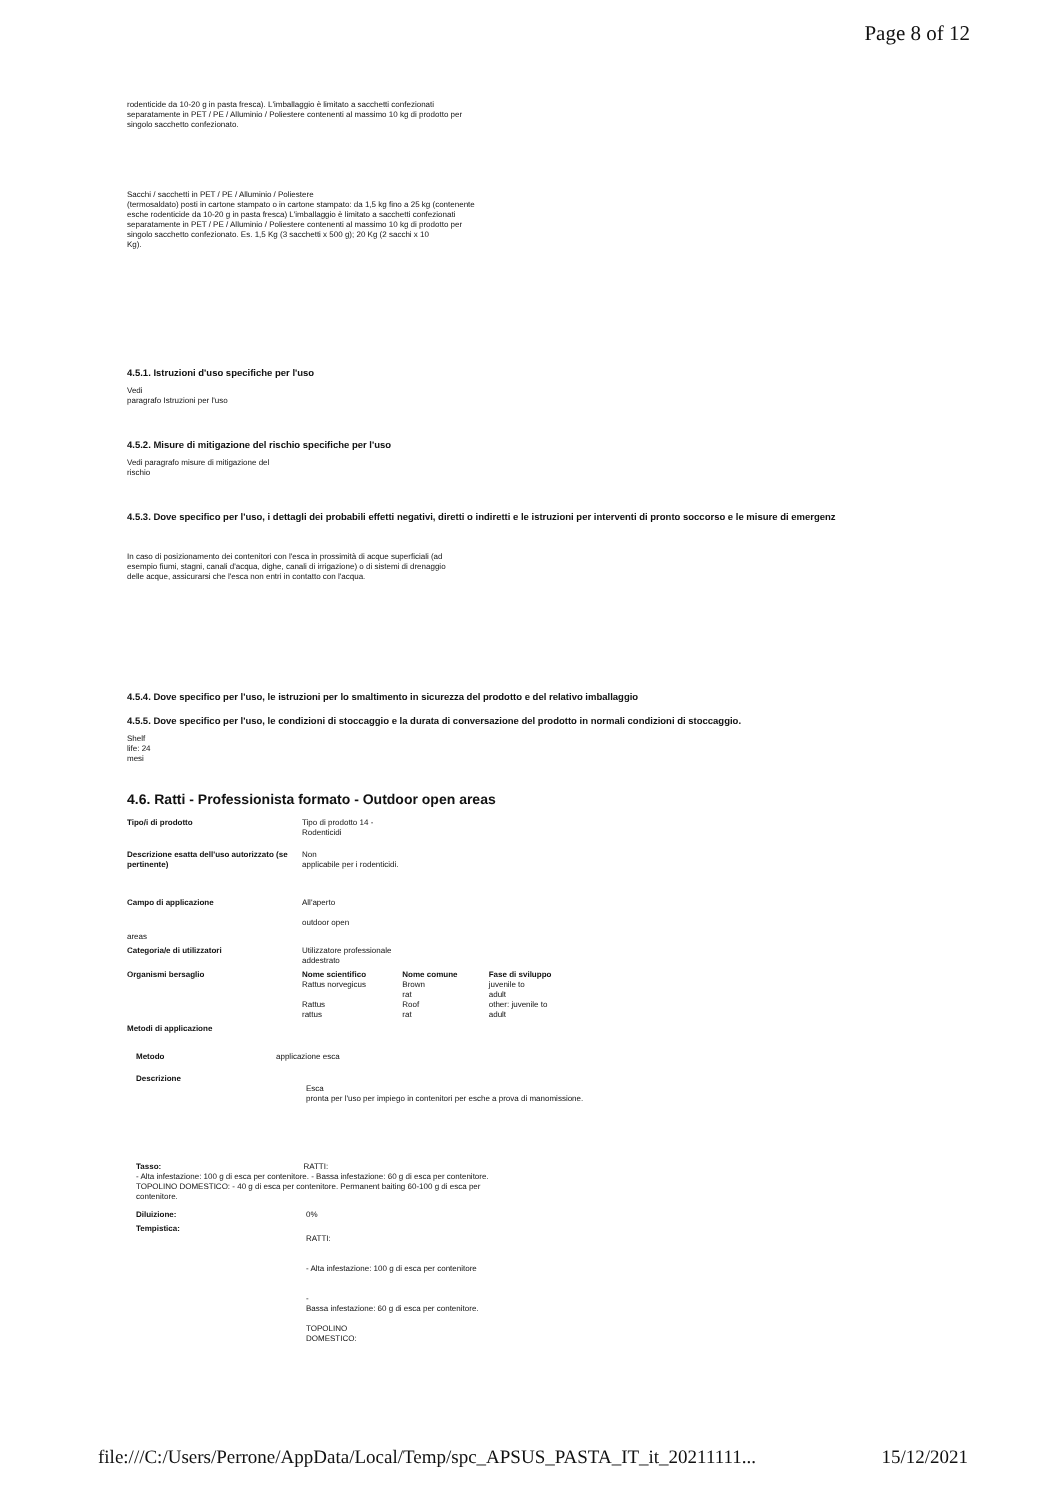Page 8 of 12
rodenticide da 10-20 g in pasta fresca). L'imballaggio è limitato a sacchetti confezionati separatamente in PET / PE / Alluminio / Poliestere contenenti al massimo 10 kg di prodotto per singolo sacchetto confezionato.
Sacchi / sacchetti in PET / PE / Alluminio / Poliestere
(termosaldato) posti in cartone stampato o in cartone stampato: da 1,5 kg fino a 25 kg (contenente esche rodenticide da 10-20 g in pasta fresca) L'imballaggio è limitato a sacchetti confezionati separatamente in PET / PE / Alluminio / Poliestere contenenti al massimo 10 kg di prodotto per singolo sacchetto confezionato. Es. 1,5 Kg (3 sacchetti x 500 g); 20 Kg (2 sacchi x 10
Kg).
4.5.1. Istruzioni d'uso specifiche per l'uso
Vedi
paragrafo Istruzioni per l'uso
4.5.2. Misure di mitigazione del rischio specifiche per l'uso
Vedi paragrafo misure di mitigazione del
rischio
4.5.3. Dove specifico per l'uso, i dettagli dei probabili effetti negativi, diretti o indiretti e le istruzioni per interventi di pronto soccorso e le misure di emergenz
In caso di posizionamento dei contenitori con l'esca in prossimità di acque superficiali (ad esempio fiumi, stagni, canali d'acqua, dighe, canali di irrigazione) o di sistemi di drenaggio delle acque, assicurarsi che l'esca non entri in contatto con l'acqua.
4.5.4. Dove specifico per l'uso, le istruzioni per lo smaltimento in sicurezza del prodotto e del relativo imballaggio
4.5.5. Dove specifico per l'uso, le condizioni di stoccaggio e la durata di conversazione del prodotto in normali condizioni di stoccaggio.
Shelf
life: 24
mesi
4.6. Ratti - Professionista formato - Outdoor open areas
| Tipo/i di prodotto | Tipo di prodotto 14 - Rodenticidi | | |
| Descrizione esatta dell'uso autorizzato (se pertinente) | Non applicabile per i rodenticidi. | | |
| Campo di applicazione | All'aperto outdoor open | | |
| areas | | | |
| Categoria/e di utilizzatori | Utilizzatore professionale addestrato | | |
| Organismi bersaglio | Nome scientifico Rattus norvegicus Rattus rattus | Nome comune Brown rat Roof rat | Fase di sviluppo juvenile to adult other: juvenile to adult |
| Metodi di applicazione | | | |
| Metodo | applicazione esca | |
| Descrizione | | Esca pronta per l'uso per impiego in contenitori per esche a prova di manomissione. |
Tasso: RATTI:
- Alta infestazione: 100 g di esca per contenitore. - Bassa infestazione: 60 g di esca per contenitore. TOPOLINO DOMESTICO: - 40 g di esca per contenitore. Permanent baiting 60-100 g di esca per
contenitore.
| Diluizione: | 0% |
| Tempistica: | RATTI: - Alta infestazione: 100 g di esca per contenitore - Bassa infestazione: 60 g di esca per contenitore. TOPOLINO DOMESTICO: |
file:///C:/Users/Perrone/AppData/Local/Temp/spc_APSUS_PASTA_IT_it_20211111... 15/12/2021